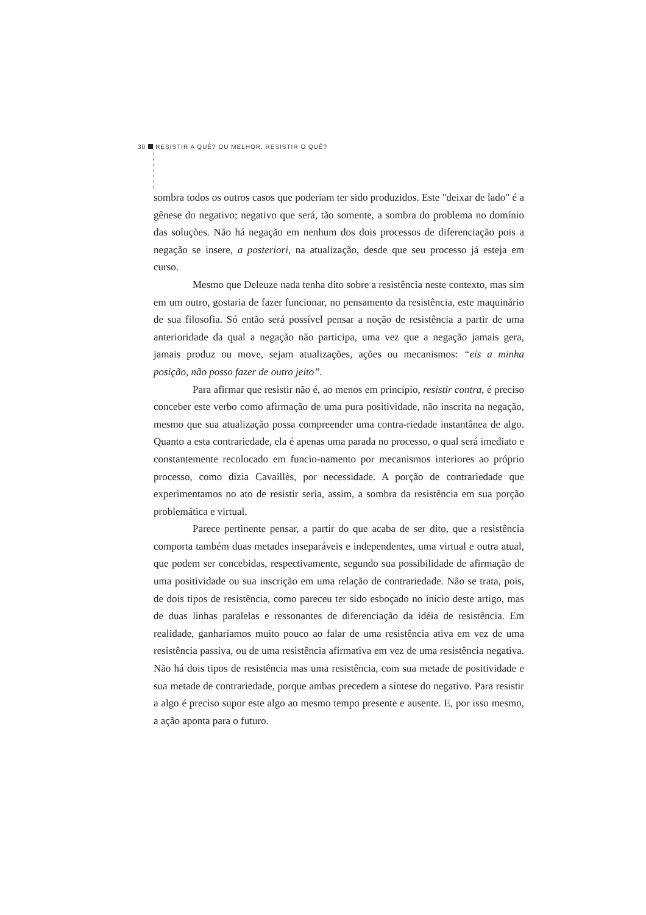30 RESISTIR A QUÊ? OU MELHOR, RESISTIR O QUÊ?
sombra todos os outros casos que poderiam ter sido produzidos. Este "deixar de lado" é a gênese do negativo; negativo que será, tão somente, a sombra do problema no domínio das soluções. Não há negação em nenhum dos dois processos de diferenciação pois a negação se insere, a posteriori, na atualização, desde que seu processo já esteja em curso.
Mesmo que Deleuze nada tenha dito sobre a resistência neste contexto, mas sim em um outro, gostaria de fazer funcionar, no pensamento da resistência, este maquinário de sua filosofia. Só então será possível pensar a noção de resistência a partir de uma anterioridade da qual a negação não participa, uma vez que a negação jamais gera, jamais produz ou move, sejam atualizações, ações ou mecanismos: “eis a minha posição, não posso fazer de outro jeito”.
Para afirmar que resistir não é, ao menos em princípio, resistir contra, é preciso conceber este verbo como afirmação de uma pura positividade, não inscrita na negação, mesmo que sua atualização possa compreender uma contra-riedade instantânea de algo. Quanto a esta contrariedade, ela é apenas uma parada no processo, o qual será imediato e constantemente recolocado em funcio-namento por mecanismos interiores ao próprio processo, como dizia Cavaillès, por necessidade. A porção de contrariedade que experimentamos no ato de resistir seria, assim, a sombra da resistência em sua porção problemática e virtual.
Parece pertinente pensar, a partir do que acaba de ser dito, que a resistência comporta também duas metades inseparáveis e independentes, uma virtual e outra atual, que podem ser concebidas, respectivamente, segundo sua possibilidade de afirmação de uma positividade ou sua inscrição em uma relação de contrariedade. Não se trata, pois, de dois tipos de resistência, como pareceu ter sido esboçado no início deste artigo, mas de duas linhas paralelas e ressonantes de diferenciação da idéia de resistência. Em realidade, ganharíamos muito pouco ao falar de uma resistência ativa em vez de uma resistência passiva, ou de uma resistência afirmativa em vez de uma resistência negativa. Não há dois tipos de resistência mas uma resistência, com sua metade de positividade e sua metade de contrariedade, porque ambas precedem a síntese do negativo. Para resistir a algo é preciso supor este algo ao mesmo tempo presente e ausente. E, por isso mesmo, a ação aponta para o futuro.